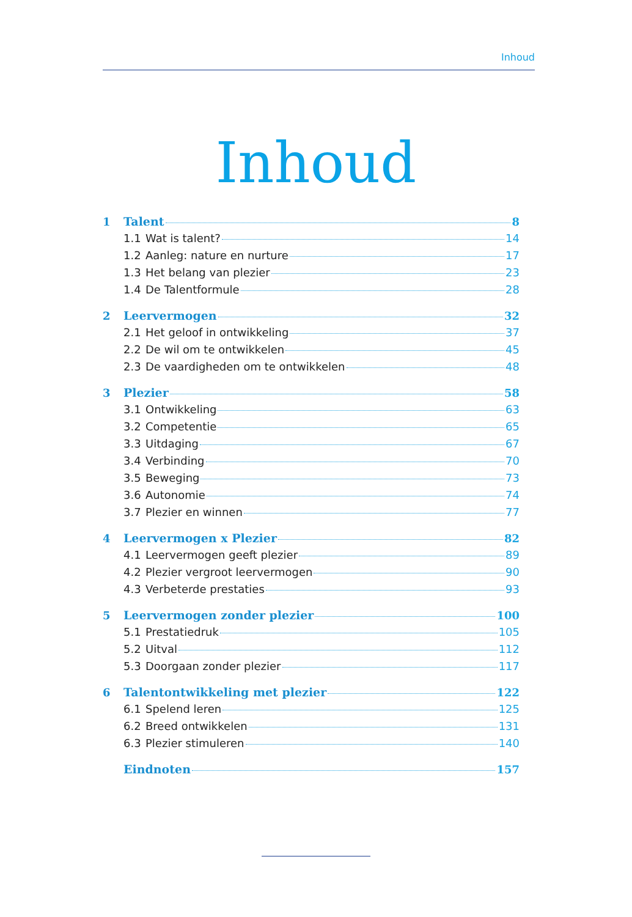Inhoud
Inhoud
1 Talent 8
1.1 Wat is talent? 14
1.2 Aanleg: nature en nurture 17
1.3 Het belang van plezier 23
1.4 De Talentformule 28
2 Leervermogen 32
2.1 Het geloof in ontwikkeling 37
2.2 De wil om te ontwikkelen 45
2.3 De vaardigheden om te ontwikkelen 48
3 Plezier 58
3.1 Ontwikkeling 63
3.2 Competentie 65
3.3 Uitdaging 67
3.4 Verbinding 70
3.5 Beweging 73
3.6 Autonomie 74
3.7 Plezier en winnen 77
4 Leervermogen x Plezier 82
4.1 Leervermogen geeft plezier 89
4.2 Plezier vergroot leervermogen 90
4.3 Verbeterde prestaties 93
5 Leervermogen zonder plezier 100
5.1 Prestatiedruk 105
5.2 Uitval 112
5.3 Doorgaan zonder plezier 117
6 Talentontwikkeling met plezier 122
6.1 Spelend leren 125
6.2 Breed ontwikkelen 131
6.3 Plezier stimuleren 140
Eindnoten 157